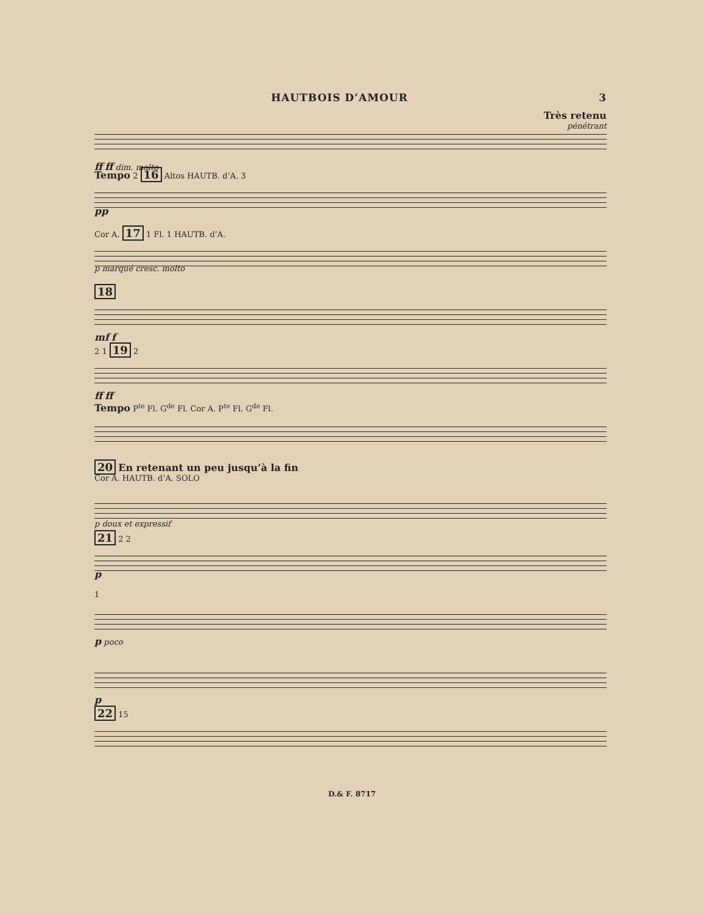HAUTBOIS D’AMOUR 3
Très retenu
pénétrant
ff ff dim. molto
Tempo 2 16 Altos HAUTB. d’A. 3
pp
Cor A. 17 1 Fl. 1 HAUTB. d’A.
p marqué cresc. molto
18
mf f
2 1 19 2
ff ff
Tempo P<sup>te</sup> Fl. G<sup>de</sup> Fl. Cor A. P<sup>te</sup> Fl. G<sup>de</sup> Fl.
20 En retenant un peu jusqu’à la fin
Cor A. HAUTB. d’A. SOLO
p doux et expressif
21 2 2
p
1
p poco
p
22 15
D.& F. 8717